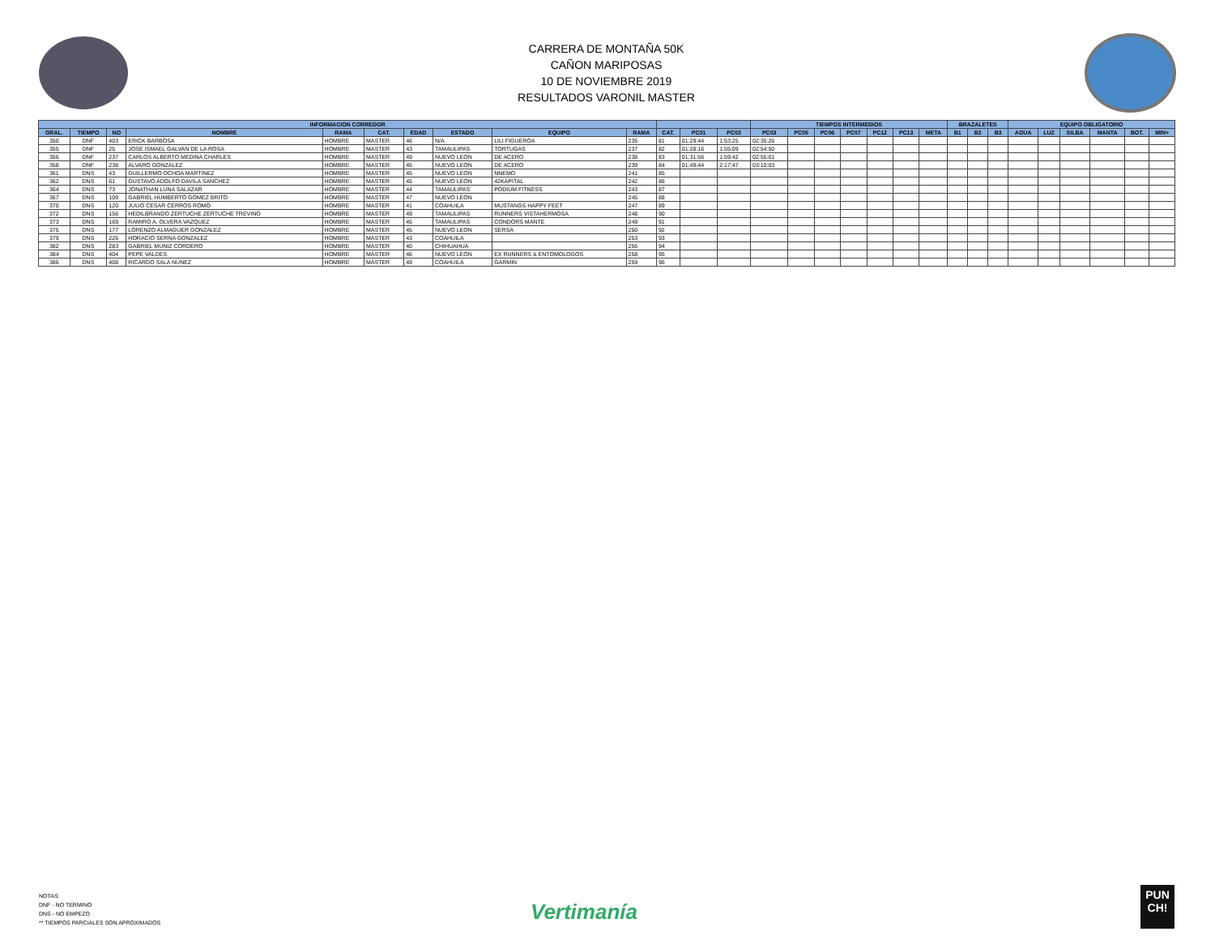CARRERA DE MONTAÑA 50K
CAÑON MARIPOSAS
10 DE NOVIEMBRE 2019
RESULTADOS VARONIL MASTER
| INFORMACION CORREDOR | | | | | | | | | | | | | TIEMPOS INTERMEDIOS | | | | | | | BRAZALETES | | | EQUIPO OBLIGATORIO | | | | | |
| --- | --- | --- | --- | --- | --- | --- | --- | --- | --- | --- | --- | --- | --- | --- | --- | --- | --- | --- | --- | --- | --- | --- | --- | --- | --- | --- | --- | --- |
| GRAL. | TIEMPO | NO | NOMBRE | RAMA | CAT. | EDAD | ESTADO | EQUIPO | RAMA | CAT. | PC01 | PC02 | PC03 | PC05 | PC06 | PC07 | PC12 | PC13 | META | B1 | B2 | B3 | AGUA | LUZ | SILBA | MANTA | BOT. | MIN+ |
| 350 | DNF | 403 | ERICK BARBOSA | HOMBRE | MASTER | 46 | N/A | LILI FIGUEROA | 235 | 81 | 01:29:44 | 1:53:25 | 02:35:26 | | | | | | | | | | | | | | | |
| 355 | DNF | 25 | JOSE ISMAEL GALVAN DE LA ROSA | HOMBRE | MASTER | 43 | TAMAULIPAS | TORTUGAS | 237 | 82 | 01:28:16 | 1:55:09 | 02:54:50 | | | | | | | | | | | | | | | |
| 356 | DNF | 237 | CARLOS ALBERTO MEDINA CHARLES | HOMBRE | MASTER | 49 | NUEVO LEON | DE ACERO | 238 | 83 | 01:31:56 | 1:59:42 | 02:55:01 | | | | | | | | | | | | | | | |
| 358 | DNF | 238 | ALVARO GONZALEZ | HOMBRE | MASTER | 45 | NUEVO LEON | DE ACERO | 239 | 84 | 01:49:44 | 2:17:47 | 03:10:03 | | | | | | | | | | | | | | | |
| 361 | DNS | 43 | GUILLERMO OCHOA MARTINEZ | HOMBRE | MASTER | 45 | NUEVO LEON | NNEMO | 241 | 85 | | | | | | | | | | | | | | | | | | |
| 362 | DNS | 61 | GUSTAVO ADOLFO DAVILA SANCHEZ | HOMBRE | MASTER | 45 | NUEVO LEON | 42KAPITAL | 242 | 86 | | | | | | | | | | | | | | | | | | |
| 364 | DNS | 73 | JONATHAN LUNA SALAZAR | HOMBRE | MASTER | 44 | TAMAULIPAS | PODIUM FITNESS | 243 | 87 | | | | | | | | | | | | | | | | | | |
| 367 | DNS | 109 | GABRIEL HUMBERTO GOMEZ BRITO | HOMBRE | MASTER | 47 | NUEVO LEON | | 245 | 88 | | | | | | | | | | | | | | | | | | |
| 370 | DNS | 120 | JULIO CESAR CERROS ROMO | HOMBRE | MASTER | 41 | COAHUILA | MUSTANGS HAPPY FEET | 247 | 89 | | | | | | | | | | | | | | | | | | |
| 372 | DNS | 156 | HEDILBRANDO ZERTUCHE ZERTUCHE TREVINO | HOMBRE | MASTER | 49 | TAMAULIPAS | RUNNERS VISTAHERMOSA | 248 | 90 | | | | | | | | | | | | | | | | | | |
| 373 | DNS | 169 | RAMIRO A. OLVERA VAZQUEZ | HOMBRE | MASTER | 45 | TAMAULIPAS | CONDORS MANTE | 249 | 91 | | | | | | | | | | | | | | | | | | |
| 375 | DNS | 177 | LORENZO ALMAGUER GONZALEZ | HOMBRE | MASTER | 45 | NUEVO LEON | SERSA | 250 | 92 | | | | | | | | | | | | | | | | | | |
| 379 | DNS | 226 | HORACIO SERNA GONZALEZ | HOMBRE | MASTER | 43 | COAHUILA | | 253 | 93 | | | | | | | | | | | | | | | | | | |
| 382 | DNS | 283 | GABRIEL MUNIZ CORDERO | HOMBRE | MASTER | 40 | CHIHUAHUA | | 256 | 94 | | | | | | | | | | | | | | | | | | |
| 384 | DNS | 404 | PEPE VALDES | HOMBRE | MASTER | 46 | NUEVO LEON | EX RUNNERS & ENTOMOLOGOS | 258 | 95 | | | | | | | | | | | | | | | | | | |
| 386 | DNS | 408 | RICARDO SALA NUNEZ | HOMBRE | MASTER | 49 | COAHUILA | GARMIN | 259 | 96 | | | | | | | | | | | | | | | | | | |
NOTAS:
DNF - NO TERMINO
DNS - NO EMPEZO
** TIEMPOS PARCIALES SON APROXIMADOS
Vertimanía
PUN
CH!